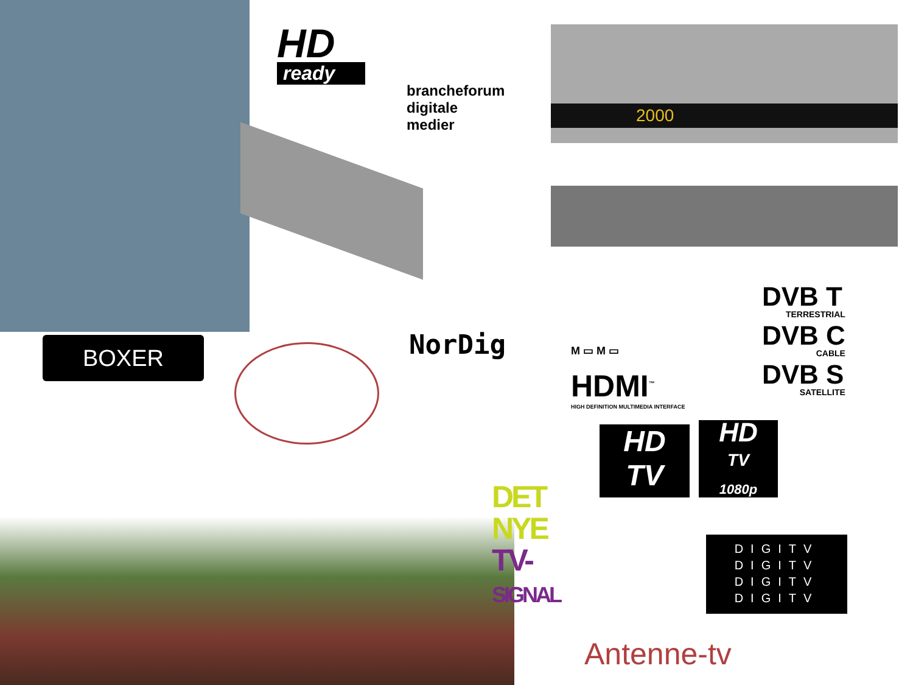HD
ready
brancheforum
digitale
medier
2000
NorDig
BOXER M ▭ M ▭
HDMI<sup>™</sup>
HIGH DEFINITION MULTIMEDIA INTERFACE
DVB T
TERRESTRIAL
DVB C
CABLE
DVB S
SATELLITE
HD
TV
HD
TV
1080p
DET
NYE
TV-
SIGNAL
DIGITV
DIGITV
DIGITV
DIGITV
Antenne-tv